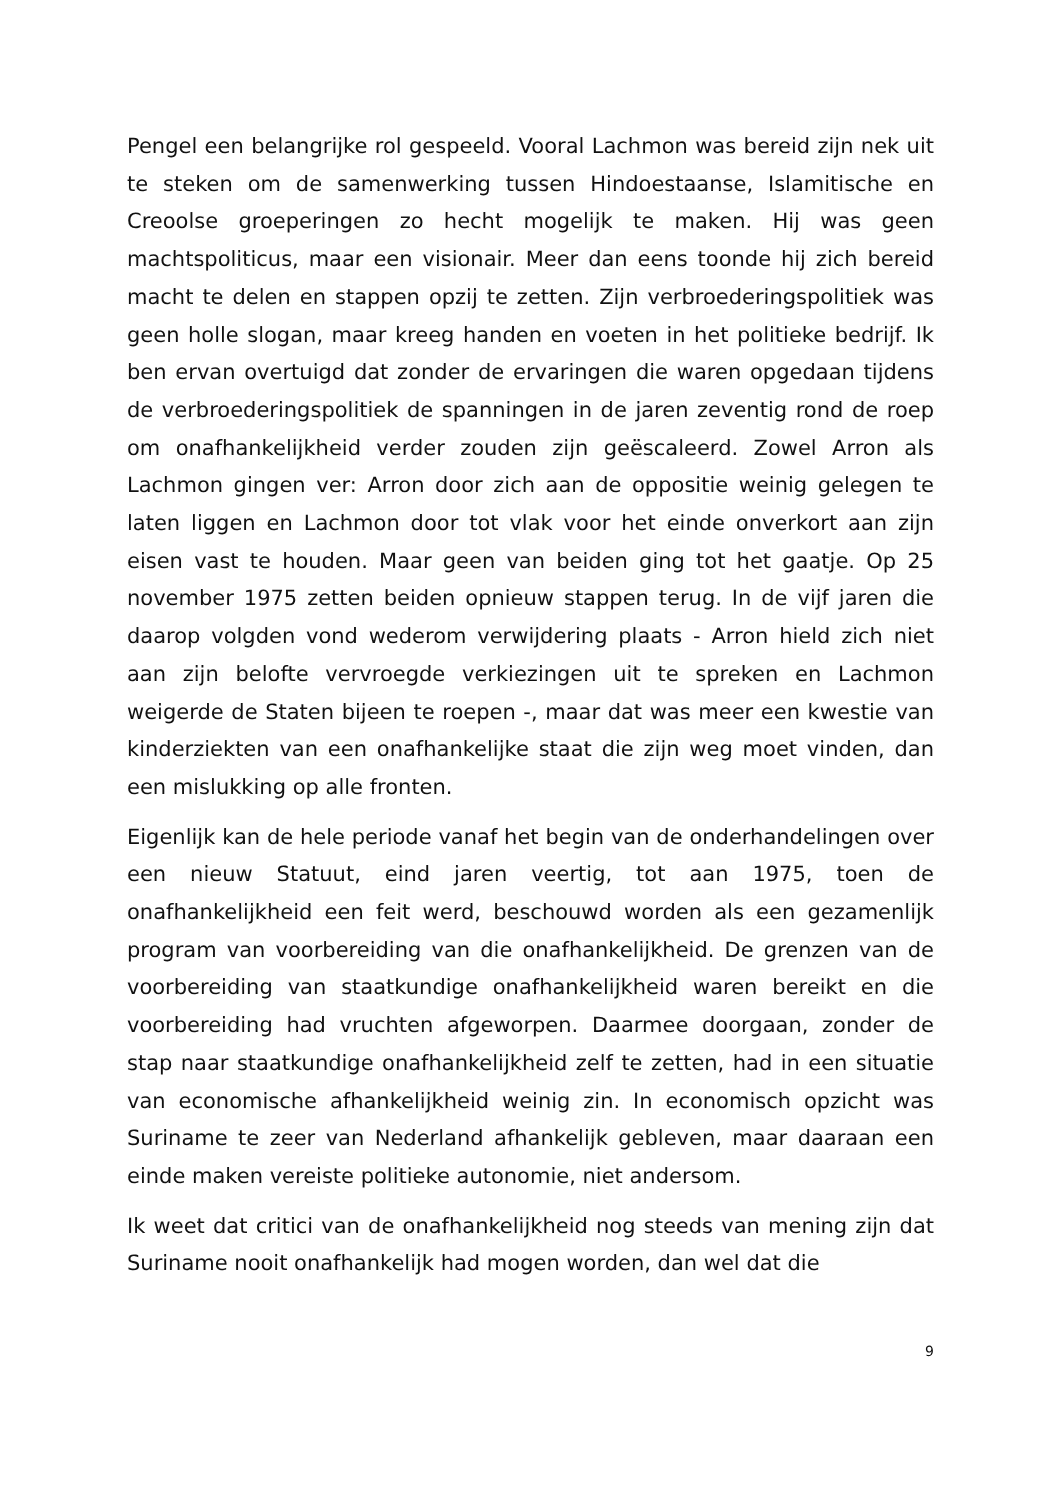Pengel een belangrijke rol gespeeld. Vooral Lachmon was bereid zijn nek uit te steken om de samenwerking tussen Hindoestaanse, Islamitische en Creoolse groeperingen zo hecht mogelijk te maken. Hij was geen machtspoliticus, maar een visionair. Meer dan eens toonde hij zich bereid macht te delen en stappen opzij te zetten. Zijn verbroederingspolitiek was geen holle slogan, maar kreeg handen en voeten in het politieke bedrijf. Ik ben ervan overtuigd dat zonder de ervaringen die waren opgedaan tijdens de verbroederingspolitiek de spanningen in de jaren zeventig rond de roep om onafhankelijkheid verder zouden zijn geëscaleerd. Zowel Arron als Lachmon gingen ver: Arron door zich aan de oppositie weinig gelegen te laten liggen en Lachmon door tot vlak voor het einde onverkort aan zijn eisen vast te houden. Maar geen van beiden ging tot het gaatje. Op 25 november 1975 zetten beiden opnieuw stappen terug. In de vijf jaren die daarop volgden vond wederom verwijdering plaats - Arron hield zich niet aan zijn belofte vervroegde verkiezingen uit te spreken en Lachmon weigerde de Staten bijeen te roepen -, maar dat was meer een kwestie van kinderziekten van een onafhankelijke staat die zijn weg moet vinden, dan een mislukking op alle fronten.
Eigenlijk kan de hele periode vanaf het begin van de onderhandelingen over een nieuw Statuut, eind jaren veertig, tot aan 1975, toen de onafhankelijkheid een feit werd, beschouwd worden als een gezamenlijk program van voorbereiding van die onafhankelijkheid. De grenzen van de voorbereiding van staatkundige onafhankelijkheid waren bereikt en die voorbereiding had vruchten afgeworpen. Daarmee doorgaan, zonder de stap naar staatkundige onafhankelijkheid zelf te zetten, had in een situatie van economische afhankelijkheid weinig zin. In economisch opzicht was Suriname te zeer van Nederland afhankelijk gebleven, maar daaraan een einde maken vereiste politieke autonomie, niet andersom.
Ik weet dat critici van de onafhankelijkheid nog steeds van mening zijn dat Suriname nooit onafhankelijk had mogen worden, dan wel dat die
9